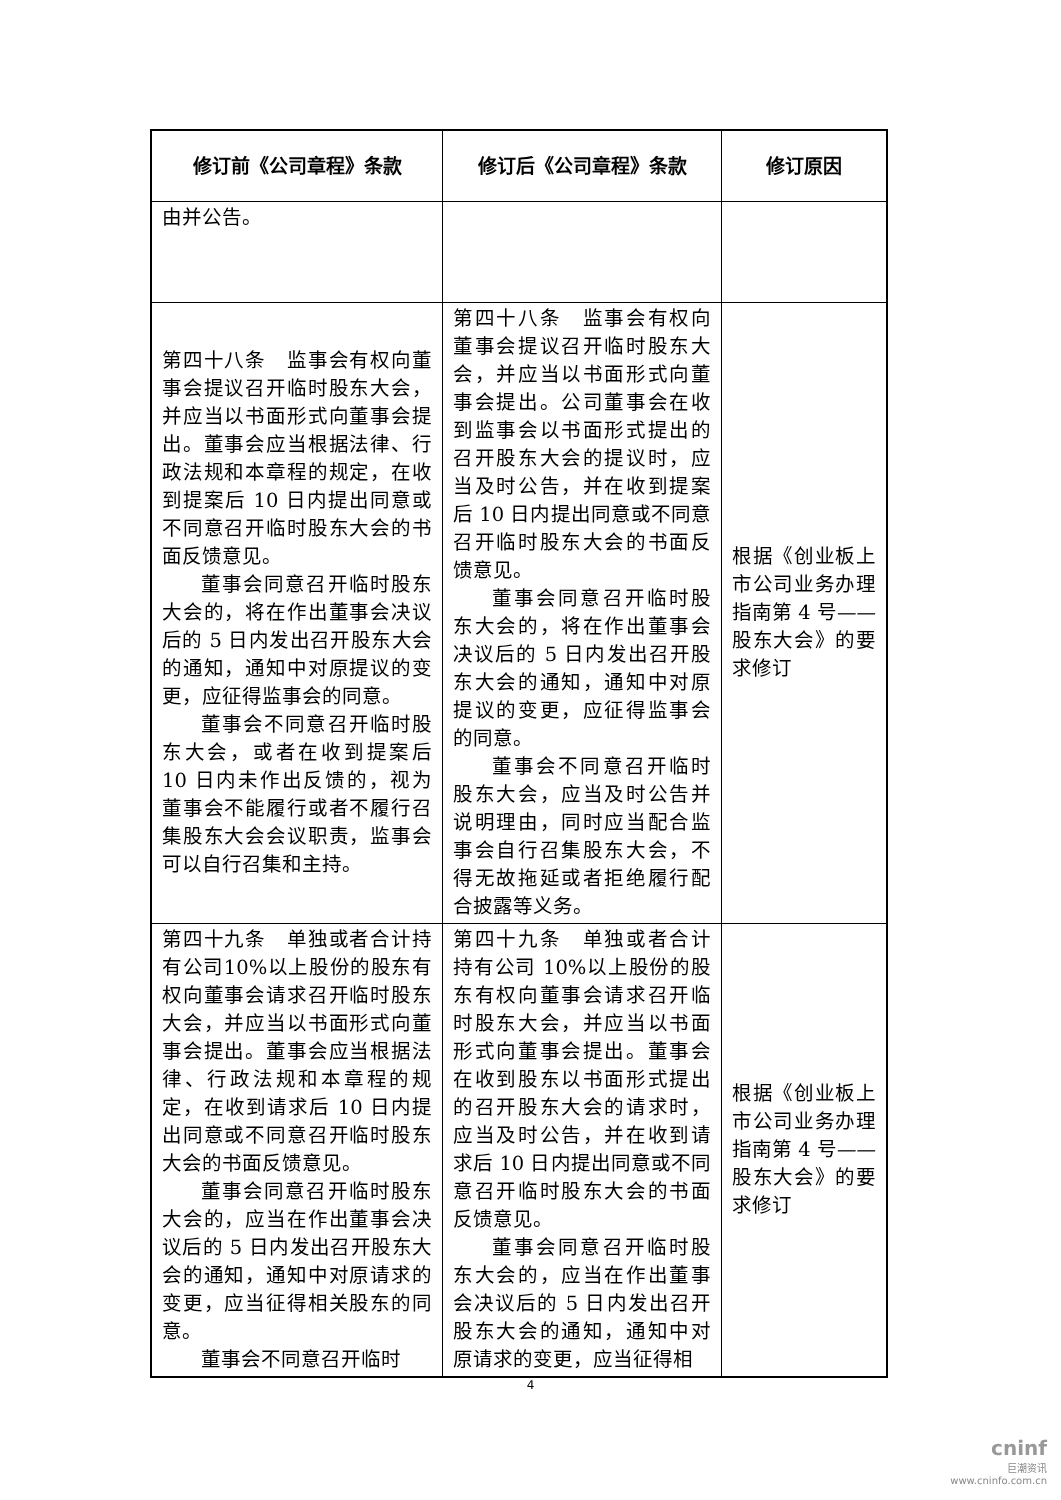| 修订前《公司章程》条款 | 修订后《公司章程》条款 | 修订原因 |
| --- | --- | --- |
| 由并公告。 | | |
| 第四十八条 监事会有权向董事会提议召开临时股东大会，并应当以书面形式向董事会提出。董事会应当根据法律、行政法规和本章程的规定，在收到提案后 10 日内提出同意或不同意召开临时股东大会的书面反馈意见。 董事会同意召开临时股东大会的，将在作出董事会决议后的 5 日内发出召开股东大会的通知，通知中对原提议的变更，应征得监事会的同意。 董事会不同意召开临时股东大会，或者在收到提案后 10 日内未作出反馈的，视为董事会不能履行或者不履行召集股东大会会议职责，监事会可以自行召集和主持。 | 第四十八条 监事会有权向董事会提议召开临时股东大会，并应当以书面形式向董事会提出。公司董事会在收到监事会以书面形式提出的召开股东大会的提议时，应当及时公告，并在收到提案后 10 日内提出同意或不同意召开临时股东大会的书面反馈意见。 董事会同意召开临时股东大会的，将在作出董事会决议后的 5 日内发出召开股东大会的通知，通知中对原提议的变更，应征得监事会的同意。 董事会不同意召开临时股东大会，应当及时公告并说明理由，同时应当配合监事会自行召集股东大会，不得无故拖延或者拒绝履行配合披露等义务。 | 根据《创业板上市公司业务办理指南第 4 号——股东大会》的要求修订 |
| 第四十九条 单独或者合计持有公司10%以上股份的股东有权向董事会请求召开临时股东大会，并应当以书面形式向董事会提出。董事会应当根据法律、行政法规和本章程的规定，在收到请求后 10 日内提出同意或不同意召开临时股东大会的书面反馈意见。 董事会同意召开临时股东大会的，应当在作出董事会决议后的 5 日内发出召开股东大会的通知，通知中对原请求的变更，应当征得相关股东的同意。 董事会不同意召开临时 | 第四十九条 单独或者合计持有公司 10%以上股份的股东有权向董事会请求召开临时股东大会，并应当以书面形式向董事会提出。董事会在收到股东以书面形式提出的召开股东大会的请求时，应当及时公告，并在收到请求后 10 日内提出同意或不同意召开临时股东大会的书面反馈意见。 董事会同意召开临时股东大会的，应当在作出董事会决议后的 5 日内发出召开股东大会的通知，通知中对原请求的变更，应当征得相 | 根据《创业板上市公司业务办理指南第 4 号——股东大会》的要求修订 |
4
cninf
巨潮资讯
www.cninfo.com.cn